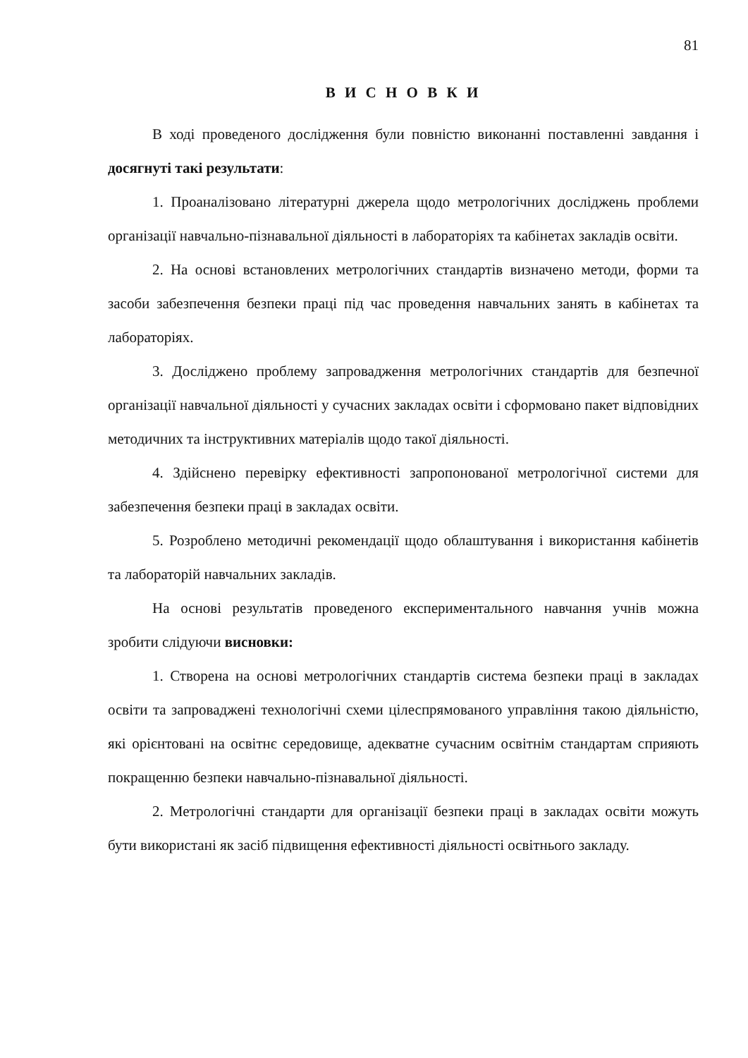81
В И С Н О В К И
В ході проведеного дослідження були повністю виконанні поставленні завдання і досягнуті такі результати:
1. Проаналізовано літературні джерела щодо метрологічних досліджень проблеми організації навчально-пізнавальної діяльності в лабораторіях та кабінетах закладів освіти.
2. На основі встановлених метрологічних стандартів визначено методи, форми та засоби забезпечення безпеки праці під час проведення навчальних занять в кабінетах та лабораторіях.
3. Досліджено проблему запровадження метрологічних стандартів для безпечної організації навчальної діяльності у сучасних закладах освіти і сформовано пакет відповідних методичних та інструктивних матеріалів щодо такої діяльності.
4. Здійснено перевірку ефективності запропонованої метрологічної системи для забезпечення безпеки праці в закладах освіти.
5. Розроблено методичні рекомендації щодо облаштування і використання кабінетів та лабораторій навчальних закладів.
На основі результатів проведеного експериментального навчання учнів можна зробити слідуючи висновки:
1. Створена на основі метрологічних стандартів система безпеки праці в закладах освіти та запроваджені технологічні схеми цілеспрямованого управління такою діяльністю, які орієнтовані на освітнє середовище, адекватне сучасним освітнім стандартам сприяють покращенню безпеки навчально-пізнавальної діяльності.
2. Метрологічні стандарти для організації безпеки праці в закладах освіти можуть бути використані як засіб підвищення ефективності діяльності освітнього закладу.